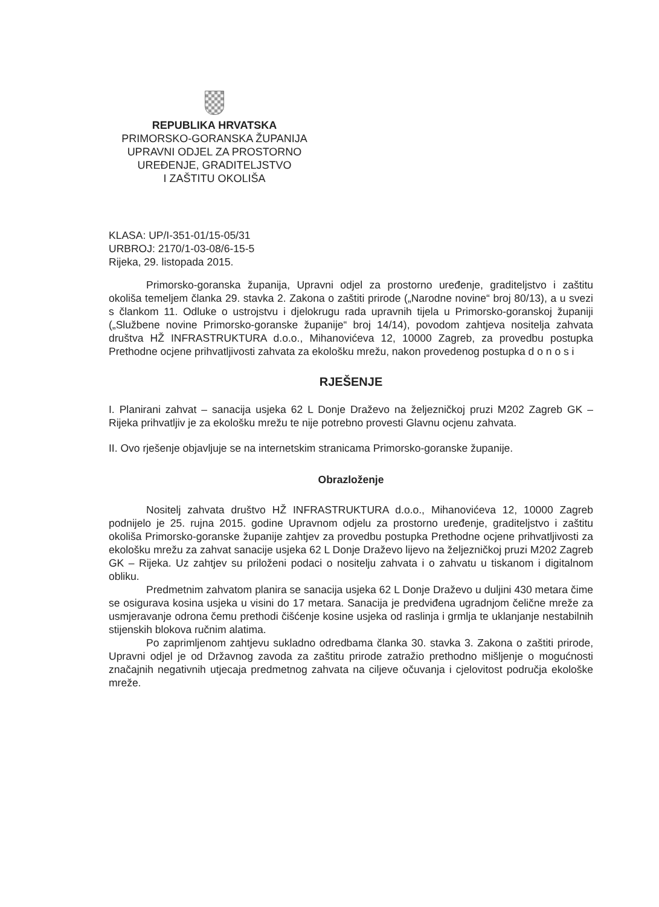REPUBLIKA HRVATSKA
PRIMORSKO-GORANSKA ŽUPANIJA
UPRAVNI ODJEL ZA PROSTORNO
UREĐENJE, GRADITELJSTVO
I ZAŠTITU OKOLIŠA
KLASA: UP/I-351-01/15-05/31
URBROJ: 2170/1-03-08/6-15-5
Rijeka, 29. listopada 2015.
Primorsko-goranska županija, Upravni odjel za prostorno uređenje, graditeljstvo i zaštitu okoliša temeljem članka 29. stavka 2. Zakona o zaštiti prirode („Narodne novine“ broj 80/13), a u svezi s člankom 11. Odluke o ustrojstvu i djelokrugu rada upravnih tijela u Primorsko-goranskoj županiji („Službene novine Primorsko-goranske županije“ broj 14/14), povodom zahtjeva nositelja zahvata društva HŽ INFRASTRUKTURA d.o.o., Mihanovićeva 12, 10000 Zagreb, za provedbu postupka Prethodne ocjene prihvatljivosti zahvata za ekološku mrežu, nakon provedenog postupka d o n o s i
RJEŠENJE
I. Planirani zahvat – sanacija usjeka 62 L Donje Draževo na željezničkoj pruzi M202 Zagreb GK – Rijeka prihvatljiv je za ekološku mrežu te nije potrebno provesti Glavnu ocjenu zahvata.
II. Ovo rješenje objavljuje se na internetskim stranicama Primorsko-goranske županije.
Obrazloženje
Nositelj zahvata društvo HŽ INFRASTRUKTURA d.o.o., Mihanovićeva 12, 10000 Zagreb podnijelo je 25. rujna 2015. godine Upravnom odjelu za prostorno uređenje, graditeljstvo i zaštitu okoliša Primorsko-goranske županije zahtjev za provedbu postupka Prethodne ocjene prihvatljivosti za ekološku mrežu za zahvat sanacije usjeka 62 L Donje Draževo lijevo na željezničkoj pruzi M202 Zagreb GK – Rijeka. Uz zahtjev su priloženi podaci o nositelju zahvata i o zahvatu u tiskanom i digitalnom obliku.
Predmetnim zahvatom planira se sanacija usjeka 62 L Donje Draževo u duljini 430 metara čime se osigurava kosina usjeka u visini do 17 metara. Sanacija je predviđena ugradnjom čelične mreže za usmjeravanje odrona čemu prethodi čišćenje kosine usjeka od raslinja i grmlja te uklanjanje nestabilnih stijenskih blokova ručnim alatima.
Po zaprimljenom zahtjevu sukladno odredbama članka 30. stavka 3. Zakona o zaštiti prirode, Upravni odjel je od Državnog zavoda za zaštitu prirode zatražio prethodno mišljenje o mogućnosti značajnih negativnih utjecaja predmetnog zahvata na ciljeve očuvanja i cjelovitost područja ekološke mreže.